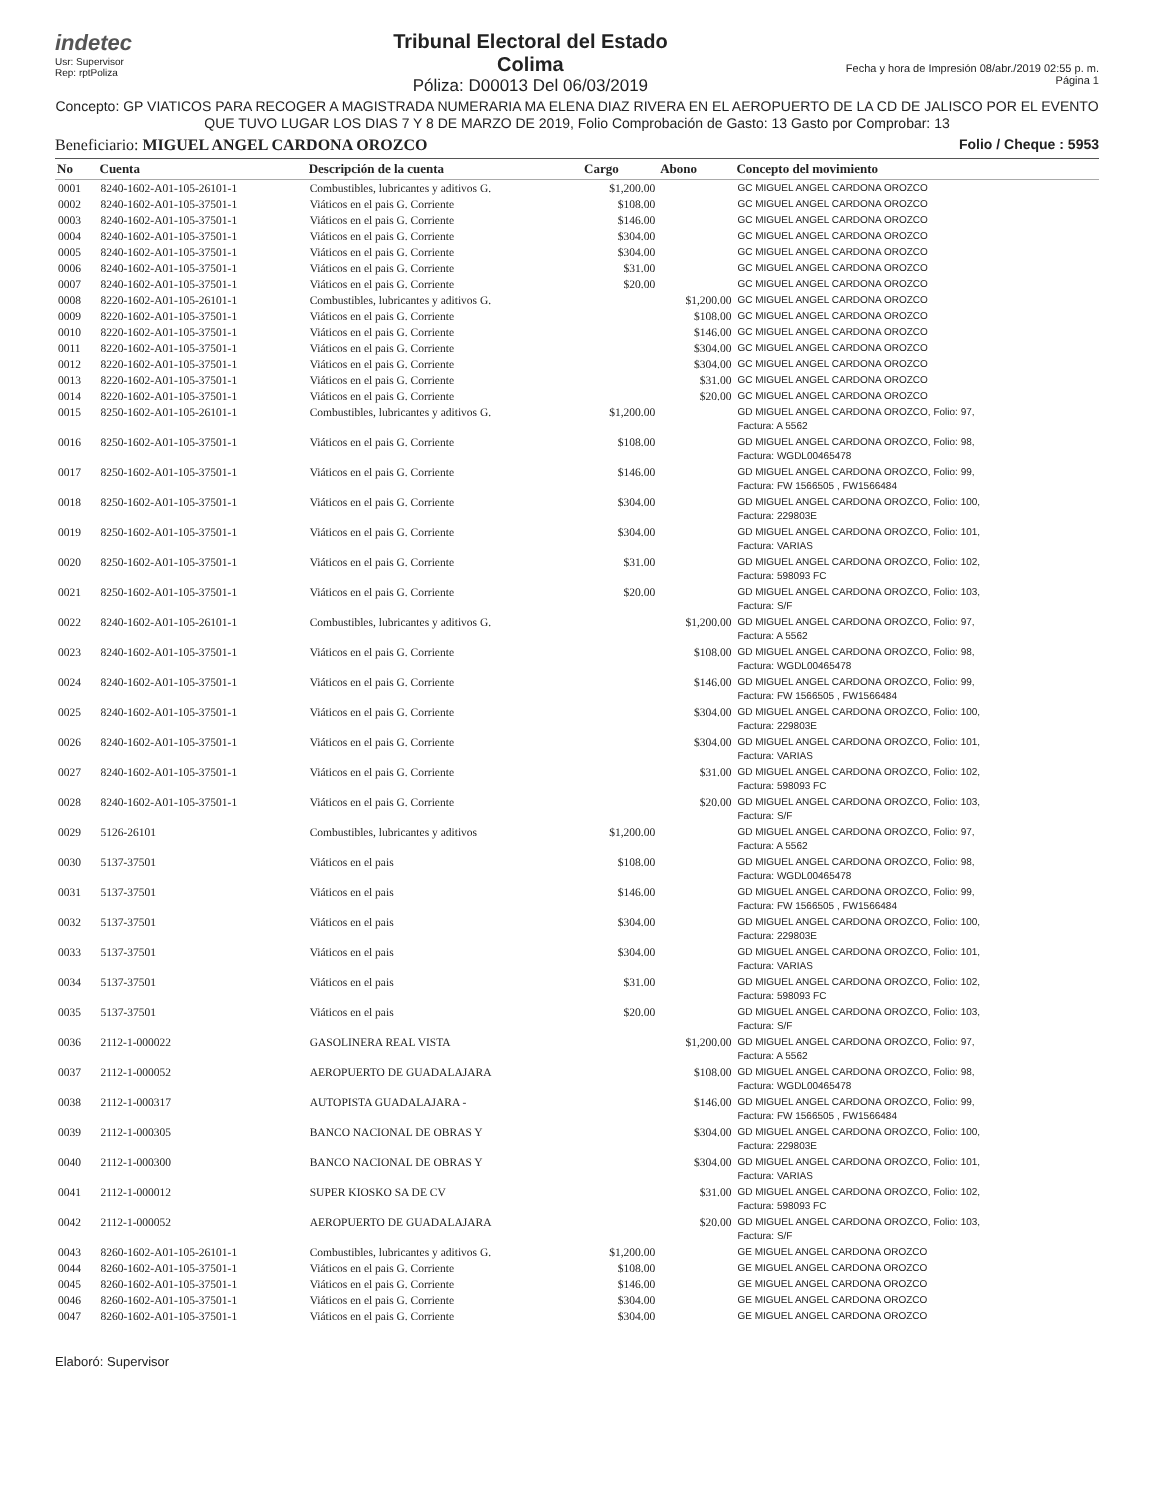indetec
Usr: Supervisor
Rep: rptPoliza
Tribunal Electoral del Estado
Colima
Póliza: D00013 Del 06/03/2019
Fecha y hora de Impresión 08/abr./2019 02:55 p. m.
Página 1
Concepto: GP VIATICOS PARA RECOGER A MAGISTRADA NUMERARIA MA ELENA DIAZ RIVERA EN EL AEROPUERTO DE LA CD DE JALISCO POR EL EVENTO QUE TUVO LUGAR LOS DIAS 7 Y 8 DE MARZO DE 2019, Folio Comprobación de Gasto: 13 Gasto por Comprobar: 13
Beneficiario: MIGUEL ANGEL CARDONA OROZCO
Folio / Cheque : 5953
| No | Cuenta | Descripción de la cuenta | Cargo | Abono | Concepto del movimiento |
| --- | --- | --- | --- | --- | --- |
| 0001 | 8240-1602-A01-105-26101-1 | Combustibles, lubricantes y aditivos G. | $1,200.00 | | GC MIGUEL ANGEL CARDONA OROZCO |
| 0002 | 8240-1602-A01-105-37501-1 | Viáticos en el pais G. Corriente | $108.00 | | GC MIGUEL ANGEL CARDONA OROZCO |
| 0003 | 8240-1602-A01-105-37501-1 | Viáticos en el pais G. Corriente | $146.00 | | GC MIGUEL ANGEL CARDONA OROZCO |
| 0004 | 8240-1602-A01-105-37501-1 | Viáticos en el pais G. Corriente | $304.00 | | GC MIGUEL ANGEL CARDONA OROZCO |
| 0005 | 8240-1602-A01-105-37501-1 | Viáticos en el pais G. Corriente | $304.00 | | GC MIGUEL ANGEL CARDONA OROZCO |
| 0006 | 8240-1602-A01-105-37501-1 | Viáticos en el pais G. Corriente | $31.00 | | GC MIGUEL ANGEL CARDONA OROZCO |
| 0007 | 8240-1602-A01-105-37501-1 | Viáticos en el pais G. Corriente | $20.00 | | GC MIGUEL ANGEL CARDONA OROZCO |
| 0008 | 8220-1602-A01-105-26101-1 | Combustibles, lubricantes y aditivos G. | | $1,200.00 | GC MIGUEL ANGEL CARDONA OROZCO |
| 0009 | 8220-1602-A01-105-37501-1 | Viáticos en el pais G. Corriente | | $108.00 | GC MIGUEL ANGEL CARDONA OROZCO |
| 0010 | 8220-1602-A01-105-37501-1 | Viáticos en el pais G. Corriente | | $146.00 | GC MIGUEL ANGEL CARDONA OROZCO |
| 0011 | 8220-1602-A01-105-37501-1 | Viáticos en el pais G. Corriente | | $304.00 | GC MIGUEL ANGEL CARDONA OROZCO |
| 0012 | 8220-1602-A01-105-37501-1 | Viáticos en el pais G. Corriente | | $304.00 | GC MIGUEL ANGEL CARDONA OROZCO |
| 0013 | 8220-1602-A01-105-37501-1 | Viáticos en el pais G. Corriente | | $31.00 | GC MIGUEL ANGEL CARDONA OROZCO |
| 0014 | 8220-1602-A01-105-37501-1 | Viáticos en el pais G. Corriente | | $20.00 | GC MIGUEL ANGEL CARDONA OROZCO |
| 0015 | 8250-1602-A01-105-26101-1 | Combustibles, lubricantes y aditivos G. | $1,200.00 | | GD MIGUEL ANGEL CARDONA OROZCO, Folio: 97, Factura: A 5562 |
| 0016 | 8250-1602-A01-105-37501-1 | Viáticos en el pais G. Corriente | $108.00 | | GD MIGUEL ANGEL CARDONA OROZCO, Folio: 98, Factura: WGDL00465478 |
| 0017 | 8250-1602-A01-105-37501-1 | Viáticos en el pais G. Corriente | $146.00 | | GD MIGUEL ANGEL CARDONA OROZCO, Folio: 99, Factura: FW 1566505 , FW1566484 |
| 0018 | 8250-1602-A01-105-37501-1 | Viáticos en el pais G. Corriente | $304.00 | | GD MIGUEL ANGEL CARDONA OROZCO, Folio: 100, Factura: 229803E |
| 0019 | 8250-1602-A01-105-37501-1 | Viáticos en el pais G. Corriente | $304.00 | | GD MIGUEL ANGEL CARDONA OROZCO, Folio: 101, Factura: VARIAS |
| 0020 | 8250-1602-A01-105-37501-1 | Viáticos en el pais G. Corriente | $31.00 | | GD MIGUEL ANGEL CARDONA OROZCO, Folio: 102, Factura: 598093 FC |
| 0021 | 8250-1602-A01-105-37501-1 | Viáticos en el pais G. Corriente | $20.00 | | GD MIGUEL ANGEL CARDONA OROZCO, Folio: 103, Factura: S/F |
| 0022 | 8240-1602-A01-105-26101-1 | Combustibles, lubricantes y aditivos G. | | $1,200.00 | GD MIGUEL ANGEL CARDONA OROZCO, Folio: 97, Factura: A 5562 |
| 0023 | 8240-1602-A01-105-37501-1 | Viáticos en el pais G. Corriente | | $108.00 | GD MIGUEL ANGEL CARDONA OROZCO, Folio: 98, Factura: WGDL00465478 |
| 0024 | 8240-1602-A01-105-37501-1 | Viáticos en el pais G. Corriente | | $146.00 | GD MIGUEL ANGEL CARDONA OROZCO, Folio: 99, Factura: FW 1566505 , FW1566484 |
| 0025 | 8240-1602-A01-105-37501-1 | Viáticos en el pais G. Corriente | | $304.00 | GD MIGUEL ANGEL CARDONA OROZCO, Folio: 100, Factura: 229803E |
| 0026 | 8240-1602-A01-105-37501-1 | Viáticos en el pais G. Corriente | | $304.00 | GD MIGUEL ANGEL CARDONA OROZCO, Folio: 101, Factura: VARIAS |
| 0027 | 8240-1602-A01-105-37501-1 | Viáticos en el pais G. Corriente | | $31.00 | GD MIGUEL ANGEL CARDONA OROZCO, Folio: 102, Factura: 598093 FC |
| 0028 | 8240-1602-A01-105-37501-1 | Viáticos en el pais G. Corriente | | $20.00 | GD MIGUEL ANGEL CARDONA OROZCO, Folio: 103, Factura: S/F |
| 0029 | 5126-26101 | Combustibles, lubricantes y aditivos | $1,200.00 | | GD MIGUEL ANGEL CARDONA OROZCO, Folio: 97, Factura: A 5562 |
| 0030 | 5137-37501 | Viáticos en el pais | $108.00 | | GD MIGUEL ANGEL CARDONA OROZCO, Folio: 98, Factura: WGDL00465478 |
| 0031 | 5137-37501 | Viáticos en el pais | $146.00 | | GD MIGUEL ANGEL CARDONA OROZCO, Folio: 99, Factura: FW 1566505 , FW1566484 |
| 0032 | 5137-37501 | Viáticos en el pais | $304.00 | | GD MIGUEL ANGEL CARDONA OROZCO, Folio: 100, Factura: 229803E |
| 0033 | 5137-37501 | Viáticos en el pais | $304.00 | | GD MIGUEL ANGEL CARDONA OROZCO, Folio: 101, Factura: VARIAS |
| 0034 | 5137-37501 | Viáticos en el pais | $31.00 | | GD MIGUEL ANGEL CARDONA OROZCO, Folio: 102, Factura: 598093 FC |
| 0035 | 5137-37501 | Viáticos en el pais | $20.00 | | GD MIGUEL ANGEL CARDONA OROZCO, Folio: 103, Factura: S/F |
| 0036 | 2112-1-000022 | GASOLINERA REAL VISTA | | $1,200.00 | GD MIGUEL ANGEL CARDONA OROZCO, Folio: 97, Factura: A 5562 |
| 0037 | 2112-1-000052 | AEROPUERTO DE GUADALAJARA | | $108.00 | GD MIGUEL ANGEL CARDONA OROZCO, Folio: 98, Factura: WGDL00465478 |
| 0038 | 2112-1-000317 | AUTOPISTA GUADALAJARA - | | $146.00 | GD MIGUEL ANGEL CARDONA OROZCO, Folio: 99, Factura: FW 1566505 , FW1566484 |
| 0039 | 2112-1-000305 | BANCO NACIONAL DE OBRAS Y | | $304.00 | GD MIGUEL ANGEL CARDONA OROZCO, Folio: 100, Factura: 229803E |
| 0040 | 2112-1-000300 | BANCO NACIONAL DE OBRAS Y | | $304.00 | GD MIGUEL ANGEL CARDONA OROZCO, Folio: 101, Factura: VARIAS |
| 0041 | 2112-1-000012 | SUPER KIOSKO SA DE CV | | $31.00 | GD MIGUEL ANGEL CARDONA OROZCO, Folio: 102, Factura: 598093 FC |
| 0042 | 2112-1-000052 | AEROPUERTO DE GUADALAJARA | | $20.00 | GD MIGUEL ANGEL CARDONA OROZCO, Folio: 103, Factura: S/F |
| 0043 | 8260-1602-A01-105-26101-1 | Combustibles, lubricantes y aditivos G. | $1,200.00 | | GE MIGUEL ANGEL CARDONA OROZCO |
| 0044 | 8260-1602-A01-105-37501-1 | Viáticos en el pais G. Corriente | $108.00 | | GE MIGUEL ANGEL CARDONA OROZCO |
| 0045 | 8260-1602-A01-105-37501-1 | Viáticos en el pais G. Corriente | $146.00 | | GE MIGUEL ANGEL CARDONA OROZCO |
| 0046 | 8260-1602-A01-105-37501-1 | Viáticos en el pais G. Corriente | $304.00 | | GE MIGUEL ANGEL CARDONA OROZCO |
| 0047 | 8260-1602-A01-105-37501-1 | Viáticos en el pais G. Corriente | $304.00 | | GE MIGUEL ANGEL CARDONA OROZCO |
Elaboró: Supervisor